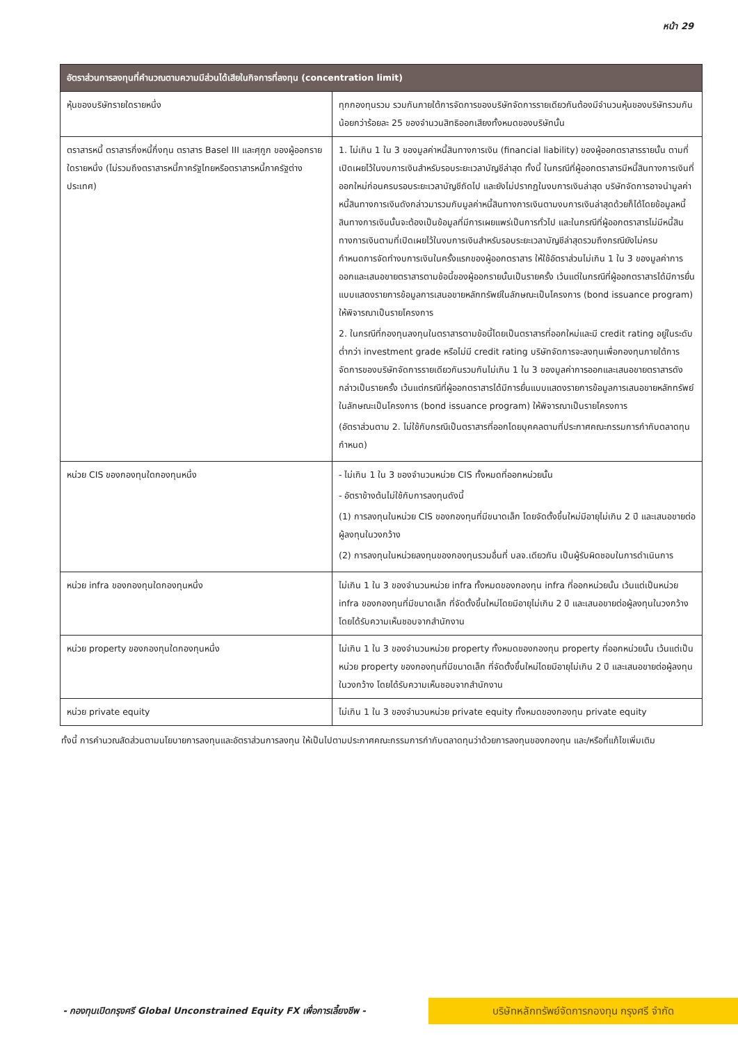หน้า 29
| อัตราส่วนการลงทุนที่คำนวณตามความมีส่วนได้เสียในกิจการที่ลงทุน (concentration limit) | |
| --- | --- |
| หุ้นของบริษัทรายใดรายหนึ่ง | ทุกกองทุนรวม รวมกันภายใต้การจัดการของบริษัทจัดการรายเดียวกันต้องมีจำนวนหุ้นของบริษัทรวมกัน น้อยกว่าร้อยละ 25 ของจำนวนสิทธิออกเสียงทั้งหมดของบริษัทนั้น |
| ตราสารหนี้ ตราสารกึ่งหนี้กึ่งทุน ตราสาร Basel III และศุกูก ของผู้ออกรายใดรายหนึ่ง (ไม่รวมถึงตราสารหนี้ภาครัฐไทยหรือตราสารหนี้ภาครัฐต่างประเทศ) | 1. ไม่เกิน 1 ใน 3 ของมูลค่าหนี้สินทางการเงิน (financial liability) ของผู้ออกตราสารรายนั้น ตามที่เปิดเผยไว้ในงบการเงินสำหรับรอบระยะเวลาบัญชีล่าสุด ทั้งนี้ ในกรณีที่ผู้ออกตราสารมีหนี้สินทางการเงินที่ออกใหม่ก่อนครบรอบระยะเวลาบัญชีถัดไป และยังไม่ปรากฏในงบการเงินล่าสุด บริษัทจัดการอาจนำมูลค่าหนี้สินทางการเงินดังกล่าวมารวมกับมูลค่าหนี้สินทางการเงินตามงบการเงินล่าสุดด้วยก็ได้โดยข้อมูลหนี้สินทางการเงินนั้นจะต้องเป็นข้อมูลที่มีการเผยแพร่เป็นการทั่วไป และในกรณีที่ผู้ออกตราสารไม่มีหนี้สินทางการเงินตามที่เปิดเผยไว้ในงบการเงินสำหรับรอบระยะเวลาบัญชีล่าสุดรวมถึงกรณียังไม่ครบกำหนดการจัดทำงบการเงินในครั้งแรกของผู้ออกตราสาร ให้ใช้อัตราส่วนไม่เกิน 1 ใน 3 ของมูลค่าการออกและเสนอขายตราสารตามข้อนี้ของผู้ออกรายนั้นเป็นรายครั้ง เว้นแต่ในกรณีที่ผู้ออกตราสารได้มีการยื่นแบบแสดงรายการข้อมูลการเสนอขายหลักทรัพย์ในลักษณะเป็นโครงการ (bond issuance program) ให้พิจารณาเป็นรายโครงการ 2. ในกรณีที่กองทุนลงทุนในตราสารตามข้อนี้โดยเป็นตราสารที่ออกใหม่และมี credit rating อยู่ในระดับต่ำกว่า investment grade หรือไม่มี credit rating บริษัทจัดการจะลงทุนเพื่อกองทุนภายใต้การจัดการของบริษัทจัดการรายเดียวกันรวมกันไม่เกิน 1 ใน 3 ของมูลค่าการออกและเสนอขายตราสารดังกล่าวเป็นรายครั้ง เว้นแต่กรณีที่ผู้ออกตราสารได้มีการยื่นแบบแสดงรายการข้อมูลการเสนอขายหลักทรัพย์ในลักษณะเป็นโครงการ (bond issuance program) ให้พิจารณาเป็นรายโครงการ (อัตราส่วนตาม 2. ไม่ใช้กับกรณีเป็นตราสารที่ออกโดยบุคคลตามที่ประกาศคณะกรรมการกำกับตลาดทุนกำหนด) |
| หน่วย CIS ของกองทุนใดกองทุนหนึ่ง | - ไม่เกิน 1 ใน 3 ของจำนวนหน่วย CIS ทั้งหมดที่ออกหน่วยนั้น - อัตราข้างต้นไม่ใช้กับการลงทุนดังนี้ (1) การลงทุนในหน่วย CIS ของกองทุนที่มีขนาดเล็ก โดยจัดตั้งขึ้นใหม่มีอายุไม่เกิน 2 ปี และเสนอขายต่อผู้ลงทุนในวงกว้าง (2) การลงทุนในหน่วยลงทุนของกองทุนรวมอื่นที่ บลจ.เดียวกัน เป็นผู้รับผิดชอบในการดำเนินการ |
| หน่วย infra ของกองทุนใดกองทุนหนึ่ง | ไม่เกิน 1 ใน 3 ของจำนวนหน่วย infra ทั้งหมดของกองทุน infra ที่ออกหน่วยนั้น เว้นแต่เป็นหน่วย infra ของกองทุนที่มีขนาดเล็ก ที่จัดตั้งขึ้นใหม่โดยมีอายุไม่เกิน 2 ปี และเสนอขายต่อผู้ลงทุนในวงกว้าง โดยได้รับความเห็นชอบจากสำนักงาน |
| หน่วย property ของกองทุนใดกองทุนหนึ่ง | ไม่เกิน 1 ใน 3 ของจำนวนหน่วย property ทั้งหมดของกองทุน property ที่ออกหน่วยนั้น เว้นแต่เป็นหน่วย property ของกองทุนที่มีขนาดเล็ก ที่จัดตั้งขึ้นใหม่โดยมีอายุไม่เกิน 2 ปี และเสนอขายต่อผู้ลงทุนในวงกว้าง โดยได้รับความเห็นชอบจากสำนักงาน |
| หน่วย private equity | ไม่เกิน 1 ใน 3 ของจำนวนหน่วย private equity ทั้งหมดของกองทุน private equity |
ทั้งนี้ การคำนวณสัดส่วนตามนโยบายการลงทุนและอัตราส่วนการลงทุน ให้เป็นไปตามประกาศคณะกรรมการกำกับตลาดทุนว่าด้วยการลงทุนของกองทุน และ/หรือที่แก้ไขเพิ่มเติม
- กองทุนเปิดกรุงศรี Global Unconstrained Equity FX เพื่อการเลี้ยงชีพ -
บริษัทหลักทรัพย์จัดการกองทุน กรุงศรี จำกัด